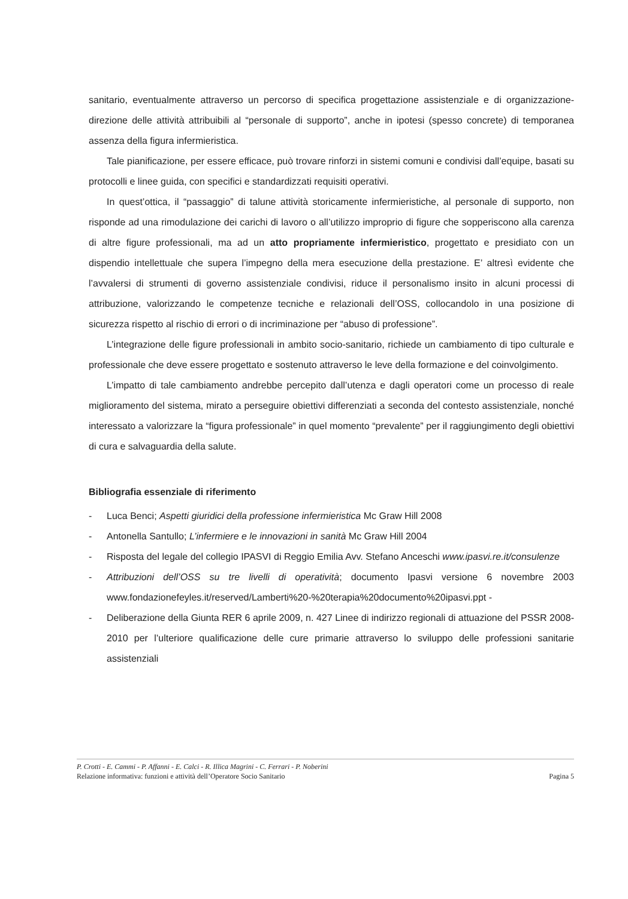sanitario, eventualmente attraverso un percorso di specifica progettazione assistenziale e di organizzazione-direzione delle attività attribuibili al “personale di supporto”, anche in ipotesi (spesso concrete) di temporanea assenza della figura infermieristica.
Tale pianificazione, per essere efficace, può trovare rinforzi in sistemi comuni e condivisi dall’equipe, basati su protocolli e linee guida, con specifici e standardizzati requisiti operativi.
In quest’ottica, il “passaggio” di talune attività storicamente infermieristiche, al personale di supporto, non risponde ad una rimodulazione dei carichi di lavoro o all’utilizzo improprio di figure che sopperiscono alla carenza di altre figure professionali, ma ad un atto propriamente infermieristico, progettato e presidiato con un dispendio intellettuale che supera l’impegno della mera esecuzione della prestazione. E’ altresì evidente che l’avvalersi di strumenti di governo assistenziale condivisi, riduce il personalismo insito in alcuni processi di attribuzione, valorizzando le competenze tecniche e relazionali dell’OSS, collocandolo in una posizione di sicurezza rispetto al rischio di errori o di incriminazione per “abuso di professione”.
L’integrazione delle figure professionali in ambito socio-sanitario, richiede un cambiamento di tipo culturale e professionale che deve essere progettato e sostenuto attraverso le leve della formazione e del coinvolgimento.
L’impatto di tale cambiamento andrebbe percepito dall’utenza e dagli operatori come un processo di reale miglioramento del sistema, mirato a perseguire obiettivi differenziati a seconda del contesto assistenziale, nonché interessato a valorizzare la “figura professionale” in quel momento “prevalente” per il raggiungimento degli obiettivi di cura e salvaguardia della salute.
Bibliografia essenziale di riferimento
- Luca Benci; Aspetti giuridici della professione infermieristica Mc Graw Hill 2008
- Antonella Santullo; L’infermiere e le innovazioni in sanità Mc Graw Hill 2004
- Risposta del legale del collegio IPASVI di Reggio Emilia Avv. Stefano Anceschi www.ipasvi.re.it/consulenze
- Attribuzioni dell’OSS su tre livelli di operatività; documento Ipasvi versione 6 novembre 2003 www.fondazionefeyles.it/reserved/Lamberti%20-%20terapia%20documento%20ipasvi.ppt -
- Deliberazione della Giunta RER 6 aprile 2009, n. 427 Linee di indirizzo regionali di attuazione del PSSR 2008-2010 per l’ulteriore qualificazione delle cure primarie attraverso lo sviluppo delle professioni sanitarie assistenziali
P. Crotti - E. Cammi - P. Affanni - E. Calci - R. Illica Magrini - C. Ferrari - P. Noberini
Relazione informativa: funzioni e attività dell’Operatore Socio Sanitario
Pagina 5